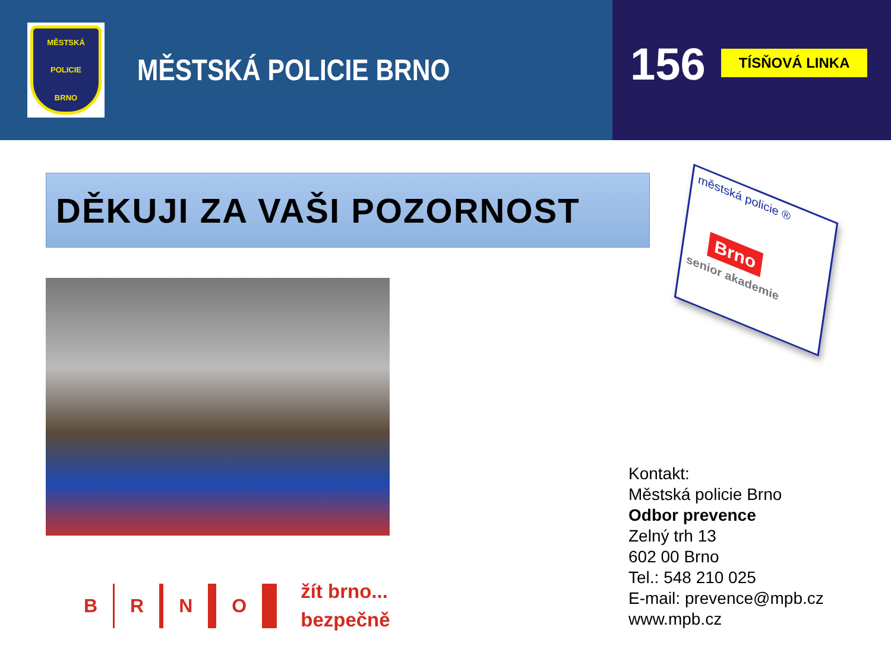MĚSTSKÁ
POLICIE
BRNO
MĚSTSKÁ POLICIE BRNO
156
TÍSŇOVÁ LINKA
DĚKUJI ZA VAŠI POZORNOST
městská policie ®
Brno
senior akademie
B R N O
žít brno...
bezpečně
Kontakt:
Městská policie Brno
Odbor prevence
Zelný trh 13
602 00 Brno
Tel.: 548 210 025
E-mail: prevence@mpb.cz
www.mpb.cz